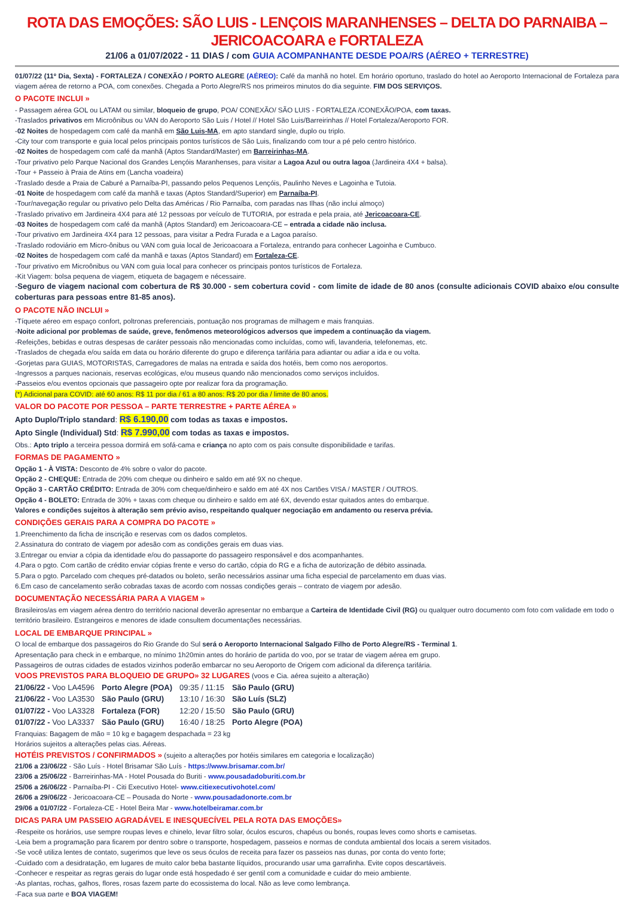ROTA DAS EMOÇÕES: SÃO LUIS - LENÇOIS MARANHENSES – DELTA DO PARNAIBA – JERICOACOARA e FORTALEZA
21/06 a 01/07/2022 - 11 DIAS / com GUIA ACOMPANHANTE DESDE POA/RS (AÉREO + TERRESTRE)
01/07/22 (11º Dia, Sexta) - FORTALEZA / CONEXÃO / PORTO ALEGRE (AÉREO): Café da manhã no hotel. Em horário oportuno, traslado do hotel ao Aeroporto Internacional de Fortaleza para viagem aérea de retorno a POA, com conexões. Chegada a Porto Alegre/RS nos primeiros minutos do dia seguinte. FIM DOS SERVIÇOS.
O PACOTE INCLUI »
- Passagem aérea GOL ou LATAM ou similar, bloqueio de grupo, POA/ CONEXÃO/ SÃO LUIS - FORTALEZA /CONEXÃO/POA, com taxas.
-Traslados privativos em Microônibus ou VAN do Aeroporto São Luis / Hotel // Hotel São Luis/Barreirinhas // Hotel Fortaleza/Aeroporto FOR.
-02 Noites de hospedagem com café da manhã em São Luis-MA, em apto standard single, duplo ou triplo.
-City tour com transporte e guia local pelos principais pontos turísticos de São Luis, finalizando com tour a pé pelo centro histórico.
-02 Noites de hospedagem com café da manhã (Aptos Standard/Master) em Barreirinhas-MA.
-Tour privativo pelo Parque Nacional dos Grandes Lençóis Maranhenses, para visitar a Lagoa Azul ou outra lagoa (Jardineira 4X4 + balsa).
-Tour + Passeio à Praia de Atins em (Lancha voadeira)
-Traslado desde a Praia de Caburé a Parnaíba-PI, passando pelos Pequenos Lençóis, Paulinho Neves e Lagoinha e Tutoia.
-01 Noite de hospedagem com café da manhã e taxas (Aptos Standard/Superior) em Parnaíba-PI.
-Tour/navegação regular ou privativo pelo Delta das Américas / Rio Parnaíba, com paradas nas Ilhas (não inclui almoço)
-Traslado privativo em Jardineira 4X4 para até 12 pessoas por veículo de TUTORIA, por estrada e pela praia, até Jericoacoara-CE.
-03 Noites de hospedagem com café da manhã (Aptos Standard) em Jericoacoara-CE – entrada a cidade não inclusa.
-Tour privativo em Jardineira 4X4 para 12 pessoas, para visitar a Pedra Furada e a Lagoa paraíso.
-Traslado rodoviário em Micro-ônibus ou VAN com guia local de Jericoacoara a Fortaleza, entrando para conhecer Lagoinha e Cumbuco.
-02 Noites de hospedagem com café da manhã e taxas (Aptos Standard) em Fortaleza-CE.
-Tour privativo em Microônibus ou VAN com guia local para conhecer os principais pontos turísticos de Fortaleza.
-Kit Viagem: bolsa pequena de viagem, etiqueta de bagagem e nécessaire.
-Seguro de viagem nacional com cobertura de R$ 30.000 - sem cobertura covid - com limite de idade de 80 anos (consulte adicionais COVID abaixo e/ou consulte coberturas para pessoas entre 81-85 anos).
O PACOTE NÃO INCLUI »
-Tíquete aéreo em espaço confort, poltronas preferenciais, pontuação nos programas de milhagem e mais franquias.
-Noite adicional por problemas de saúde, greve, fenômenos meteorológicos adversos que impedem a continuação da viagem.
-Refeições, bebidas e outras despesas de caráter pessoais não mencionadas como incluídas, como wifi, lavanderia, telefonemas, etc.
-Traslados de chegada e/ou saída em data ou horário diferente do grupo e diferença tarifária para adiantar ou adiar a ida e ou volta.
-Gorjetas para GUIAS, MOTORISTAS, Carregadores de malas na entrada e saída dos hotéis, bem como nos aeroportos.
-Ingressos a parques nacionais, reservas ecológicas, e/ou museus quando não mencionados como serviços incluídos.
-Passeios e/ou eventos opcionais que passageiro opte por realizar fora da programação.
(*) Adicional para COVID: até 60 anos: R$ 11 por dia / 61 a 80 anos: R$ 20 por dia / limite de 80 anos.
VALOR DO PACOTE POR PESSOA – PARTE TERRESTRE + PARTE AÉREA »
Apto Duplo/Triplo standard: R$ 6.190,00 com todas as taxas e impostos.
Apto Single (Individual) Std: R$ 7.990,00 com todas as taxas e impostos.
Obs.: Apto triplo a terceira pessoa dormirá em sofá-cama e criança no apto com os pais consulte disponibilidade e tarifas.
FORMAS DE PAGAMENTO »
Opção 1 - À VISTA: Desconto de 4% sobre o valor do pacote.
Opção 2 - CHEQUE: Entrada de 20% com cheque ou dinheiro e saldo em até 9X no cheque.
Opção 3 - CARTÃO CRÉDITO: Entrada de 30% com cheque/dinheiro e saldo em até 4X nos Cartões VISA / MASTER / OUTROS.
Opção 4 - BOLETO: Entrada de 30% + taxas com cheque ou dinheiro e saldo em até 6X, devendo estar quitados antes do embarque.
Valores e condições sujeitos à alteração sem prévio aviso, respeitando qualquer negociação em andamento ou reserva prévia.
CONDIÇÕES GERAIS PARA A COMPRA DO PACOTE »
1.Preenchimento da ficha de inscrição e reservas com os dados completos.
2.Assinatura do contrato de viagem por adesão com as condições gerais em duas vias.
3.Entregar ou enviar a cópia da identidade e/ou do passaporte do passageiro responsável e dos acompanhantes.
4.Para o pgto. Com cartão de crédito enviar cópias frente e verso do cartão, cópia do RG e a ficha de autorização de débito assinada.
5.Para o pgto. Parcelado com cheques pré-datados ou boleto, serão necessários assinar uma ficha especial de parcelamento em duas vias.
6.Em caso de cancelamento serão cobradas taxas de acordo com nossas condições gerais – contrato de viagem por adesão.
DOCUMENTAÇÃO NECESSÁRIA PARA A VIAGEM »
Brasileiros/as em viagem aérea dentro do território nacional deverão apresentar no embarque a Carteira de Identidade Civil (RG) ou qualquer outro documento com foto com validade em todo o território brasileiro. Estrangeiros e menores de idade consultem documentações necessárias.
LOCAL DE EMBARQUE PRINCIPAL »
O local de embarque dos passageiros do Rio Grande do Sul será o Aeroporto Internacional Salgado Filho de Porto Alegre/RS - Terminal 1.
Apresentação para check in e embarque, no mínimo 1h20min antes do horário de partida do voo, por se tratar de viagem aérea em grupo.
Passageiros de outras cidades de estados vizinhos poderão embarcar no seu Aeroporto de Origem com adicional da diferença tarifária.
VOOS PREVISTOS PARA BLOQUEIO DE GRUPO» 32 LUGARES (voos e Cia. aérea sujeito a alteração)
| 21/06/22 - Voo LA4596 | Porto Alegre (POA) | 09:35 / 11:15 | São Paulo (GRU) |
| 21/06/22 - Voo LA3530 | São Paulo (GRU) | 13:10 / 16:30 | São Luís (SLZ) |
| 01/07/22 - Voo LA3328 | Fortaleza (FOR) | 12:20 / 15:50 | São Paulo (GRU) |
| 01/07/22 - Voo LA3337 | São Paulo (GRU) | 16:40 / 18:25 | Porto Alegre (POA) |
Franquias: Bagagem de mão = 10 kg e bagagem despachada = 23 kg
Horários sujeitos a alterações pelas cias. Aéreas.
HOTÉIS PREVISTOS / CONFIRMADOS » (sujeito a alterações por hotéis similares em categoria e localização)
21/06 a 23/06/22 - São Luís - Hotel Brisamar São Luís - https://www.brisamar.com.br/
23/06 a 25/06/22 - Barreirinhas-MA - Hotel Pousada do Buriti - www.pousadadoburiti.com.br
25/06 a 26/06/22 - Parnaíba-PI - Citi Executivo Hotel- www.citiexecutivohotel.com/
26/06 a 29/06/22 - Jericoacoara-CE – Pousada do Norte - www.pousadadonorte.com.br
29/06 a 01/07/22 - Fortaleza-CE - Hotel Beira Mar - www.hotelbeiramar.com.br
DICAS PARA UM PASSEIO AGRADÁVEL E INESQUECÍVEL PELA ROTA DAS EMOÇÕES»
-Respeite os horários, use sempre roupas leves e chinelo, levar filtro solar, óculos escuros, chapéus ou bonés, roupas leves como shorts e camisetas.
-Leia bem a programação para ficarem por dentro sobre o transporte, hospedagem, passeios e normas de conduta ambiental dos locais a serem visitados.
-Se você utiliza lentes de contato, sugerimos que leve os seus óculos de receita para fazer os passeios nas dunas, por conta do vento forte;
-Cuidado com a desidratação, em lugares de muito calor beba bastante líquidos, procurando usar uma garrafinha. Evite copos descartáveis.
-Conhecer e respeitar as regras gerais do lugar onde está hospedado é ser gentil com a comunidade e cuidar do meio ambiente.
-As plantas, rochas, galhos, flores, rosas fazem parte do ecossistema do local. Não as leve como lembrança.
-Faça sua parte e BOA VIAGEM!